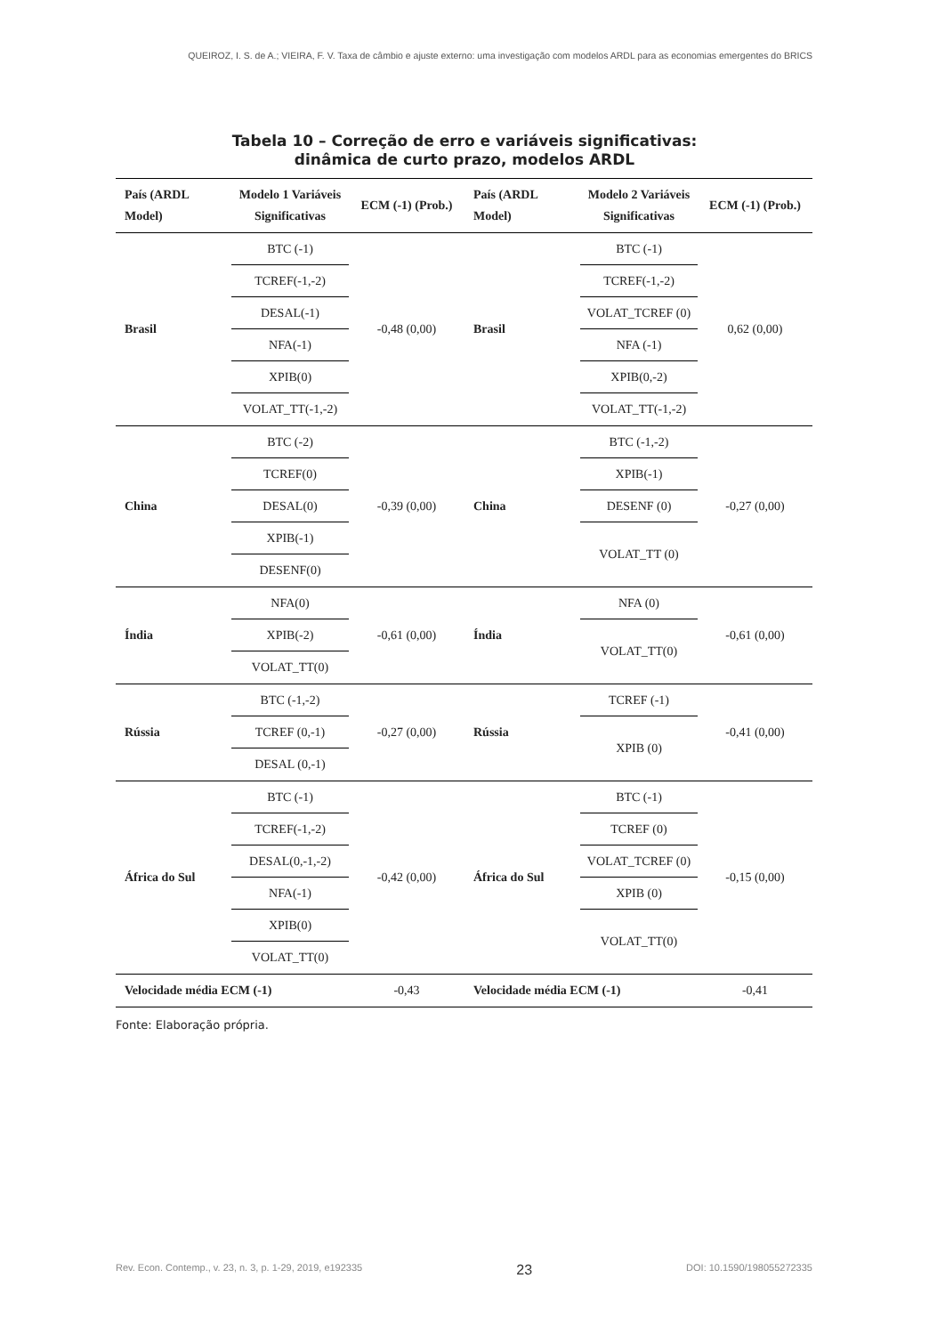QUEIROZ, I. S. de A.; VIEIRA, F. V. Taxa de câmbio e ajuste externo: uma investigação com modelos ARDL para as economias emergentes do BRICS
Tabela 10 – Correção de erro e variáveis significativas:
dinâmica de curto prazo, modelos ARDL
| País (ARDL Model) | Modelo 1 Variáveis Significativas | ECM (-1) (Prob.) | País (ARDL Model) | Modelo 2 Variáveis Significativas | ECM (-1) (Prob.) |
| --- | --- | --- | --- | --- | --- |
| Brasil | BTC (-1) | -0,48 (0,00) | Brasil | BTC (-1) | 0,62 (0,00) |
| | TCREF(-1,-2) | | | TCREF(-1,-2) | |
| | DESAL(-1) | | | VOLAT_TCREF (0) | |
| | NFA(-1) | | | NFA (-1) | |
| | XPIB(0) | | | XPIB(0,-2) | |
| | VOLAT_TT(-1,-2) | | | VOLAT_TT(-1,-2) | |
| China | BTC (-2) | -0,39 (0,00) | China | BTC (-1,-2) | -0,27 (0,00) |
| | TCREF(0) | | | XPIB(-1) | |
| | DESAL(0) | | | DESENF (0) | |
| | XPIB(-1) | | | VOLAT_TT (0) | |
| | DESENF(0) | | | | |
| Índia | NFA(0) | -0,61 (0,00) | Índia | NFA (0) | -0,61 (0,00) |
| | XPIB(-2) | | | VOLAT_TT(0) | |
| | VOLAT_TT(0) | | | | |
| Rússia | BTC (-1,-2) | -0,27 (0,00) | Rússia | TCREF (-1) | -0,41 (0,00) |
| | TCREF (0,-1) | | | XPIB (0) | |
| | DESAL (0,-1) | | | | |
| África do Sul | BTC (-1) | -0,42 (0,00) | África do Sul | BTC (-1) | -0,15 (0,00) |
| | TCREF(-1,-2) | | | TCREF (0) | |
| | DESAL(0,-1,-2) | | | VOLAT_TCREF (0) | |
| | NFA(-1) | | | XPIB (0) | |
| | XPIB(0) | | | VOLAT_TT(0) | |
| | VOLAT_TT(0) | | | | |
| Velocidade média ECM (-1) | | -0,43 | Velocidade média ECM (-1) | | -0,41 |
Fonte: Elaboração própria.
Rev. Econ. Contemp., v. 23, n. 3, p. 1-29, 2019, e192335 23 DOI: 10.1590/198055272335